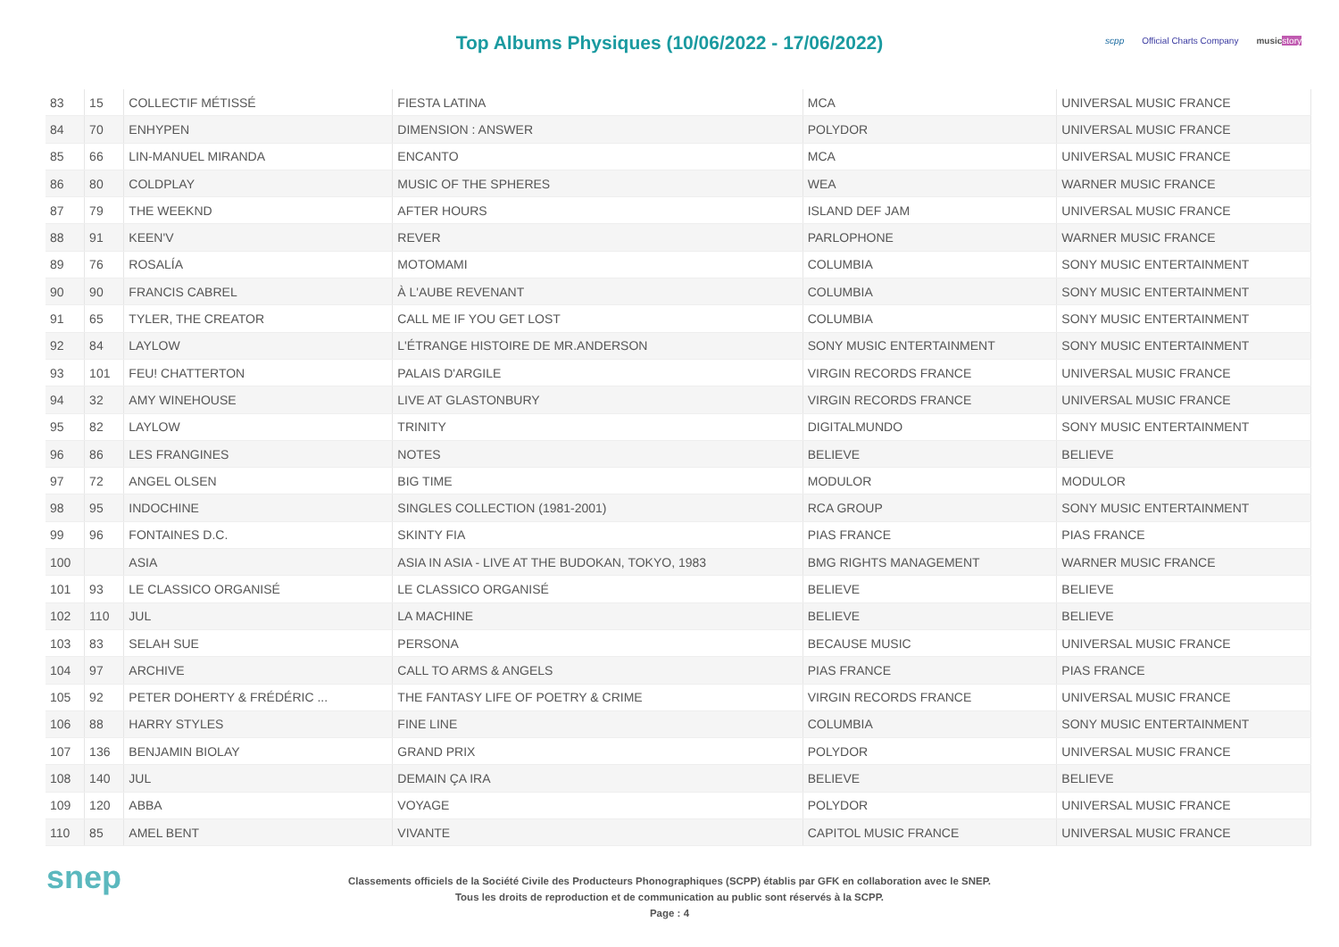Top Albums Physiques (10/06/2022 - 17/06/2022)
scpp Official Charts Company music story
| 83 | 15 | COLLECTIF MÉTISSÉ | FIESTA LATINA | MCA | UNIVERSAL MUSIC FRANCE |
| 84 | 70 | ENHYPEN | DIMENSION : ANSWER | POLYDOR | UNIVERSAL MUSIC FRANCE |
| 85 | 66 | LIN-MANUEL MIRANDA | ENCANTO | MCA | UNIVERSAL MUSIC FRANCE |
| 86 | 80 | COLDPLAY | MUSIC OF THE SPHERES | WEA | WARNER MUSIC FRANCE |
| 87 | 79 | THE WEEKND | AFTER HOURS | ISLAND DEF JAM | UNIVERSAL MUSIC FRANCE |
| 88 | 91 | KEEN'V | REVER | PARLOPHONE | WARNER MUSIC FRANCE |
| 89 | 76 | ROSALÍA | MOTOMAMI | COLUMBIA | SONY MUSIC ENTERTAINMENT |
| 90 | 90 | FRANCIS CABREL | À L'AUBE REVENANT | COLUMBIA | SONY MUSIC ENTERTAINMENT |
| 91 | 65 | TYLER, THE CREATOR | CALL ME IF YOU GET LOST | COLUMBIA | SONY MUSIC ENTERTAINMENT |
| 92 | 84 | LAYLOW | L'ÉTRANGE HISTOIRE DE MR.ANDERSON | SONY MUSIC ENTERTAINMENT | SONY MUSIC ENTERTAINMENT |
| 93 | 101 | FEU! CHATTERTON | PALAIS D'ARGILE | VIRGIN RECORDS FRANCE | UNIVERSAL MUSIC FRANCE |
| 94 | 32 | AMY WINEHOUSE | LIVE AT GLASTONBURY | VIRGIN RECORDS FRANCE | UNIVERSAL MUSIC FRANCE |
| 95 | 82 | LAYLOW | TRINITY | DIGITALMUNDO | SONY MUSIC ENTERTAINMENT |
| 96 | 86 | LES FRANGINES | NOTES | BELIEVE | BELIEVE |
| 97 | 72 | ANGEL OLSEN | BIG TIME | MODULOR | MODULOR |
| 98 | 95 | INDOCHINE | SINGLES COLLECTION (1981-2001) | RCA GROUP | SONY MUSIC ENTERTAINMENT |
| 99 | 96 | FONTAINES D.C. | SKINTY FIA | PIAS FRANCE | PIAS FRANCE |
| 100 | | ASIA | ASIA IN ASIA - LIVE AT THE BUDOKAN, TOKYO, 1983 | BMG RIGHTS MANAGEMENT | WARNER MUSIC FRANCE |
| 101 | 93 | LE CLASSICO ORGANISÉ | LE CLASSICO ORGANISÉ | BELIEVE | BELIEVE |
| 102 | 110 | JUL | LA MACHINE | BELIEVE | BELIEVE |
| 103 | 83 | SELAH SUE | PERSONA | BECAUSE MUSIC | UNIVERSAL MUSIC FRANCE |
| 104 | 97 | ARCHIVE | CALL TO ARMS & ANGELS | PIAS FRANCE | PIAS FRANCE |
| 105 | 92 | PETER DOHERTY & FRÉDÉRIC ... | THE FANTASY LIFE OF POETRY & CRIME | VIRGIN RECORDS FRANCE | UNIVERSAL MUSIC FRANCE |
| 106 | 88 | HARRY STYLES | FINE LINE | COLUMBIA | SONY MUSIC ENTERTAINMENT |
| 107 | 136 | BENJAMIN BIOLAY | GRAND PRIX | POLYDOR | UNIVERSAL MUSIC FRANCE |
| 108 | 140 | JUL | DEMAIN ÇA IRA | BELIEVE | BELIEVE |
| 109 | 120 | ABBA | VOYAGE | POLYDOR | UNIVERSAL MUSIC FRANCE |
| 110 | 85 | AMEL BENT | VIVANTE | CAPITOL MUSIC FRANCE | UNIVERSAL MUSIC FRANCE |
snep
Classements officiels de la Société Civile des Producteurs Phonographiques (SCPP) établis par GFK en collaboration avec le SNEP.
Tous les droits de reproduction et de communication au public sont réservés à la SCPP.
Page : 4